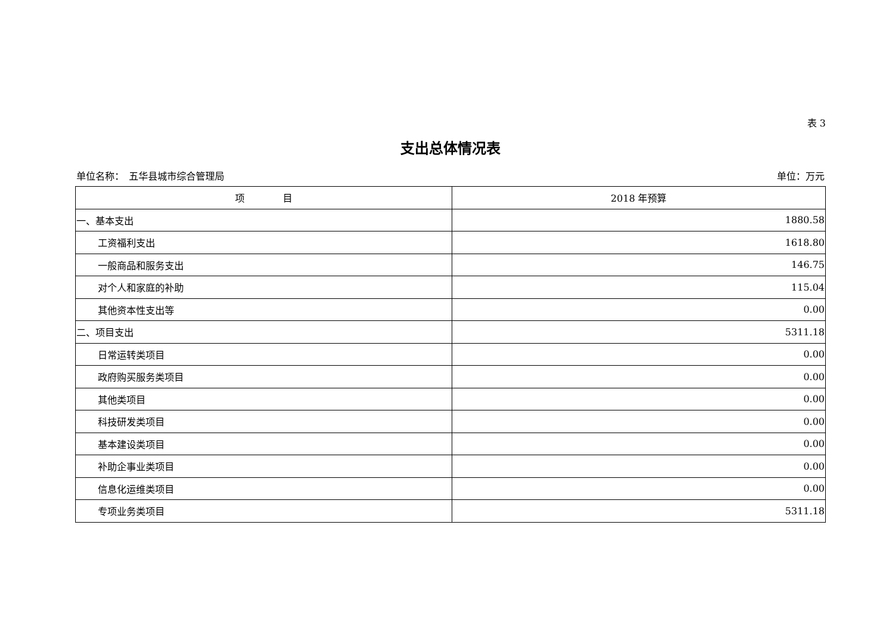表 3
支出总体情况表
单位名称：　五华县城市综合管理局 单位：万元
| 项 目 | 2018 年预算 |
| --- | --- |
| 一、基本支出 | 1880.58 |
| 工资福利支出 | 1618.80 |
| 一般商品和服务支出 | 146.75 |
| 对个人和家庭的补助 | 115.04 |
| 其他资本性支出等 | 0.00 |
| 二、项目支出 | 5311.18 |
| 日常运转类项目 | 0.00 |
| 政府购买服务类项目 | 0.00 |
| 其他类项目 | 0.00 |
| 科技研发类项目 | 0.00 |
| 基本建设类项目 | 0.00 |
| 补助企事业类项目 | 0.00 |
| 信息化运维类项目 | 0.00 |
| 专项业务类项目 | 5311.18 |